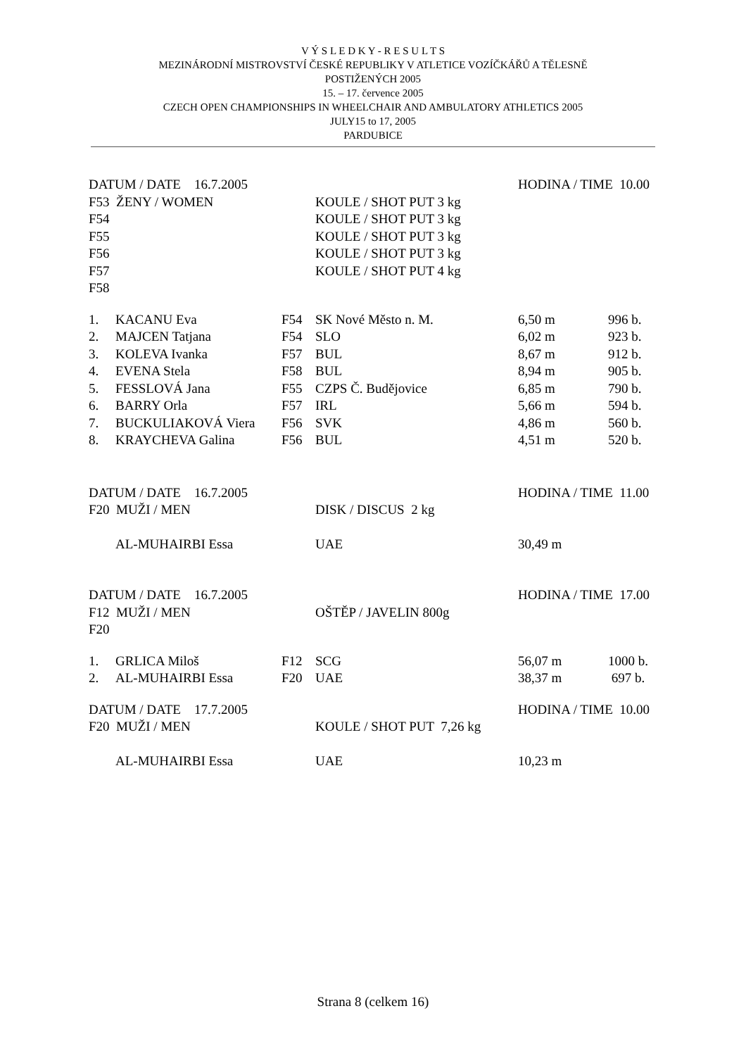V Ý S L E D K Y - R E S U L T S
MEZINÁRODNÍ MISTROVSTVÍ ČESKÉ REPUBLIKY V ATLETICE VOZÍČKÁŘŮ A TĚLESNĚ
POSTIŽENÝCH 2005
15. – 17. července 2005
CZECH OPEN CHAMPIONSHIPS IN WHEELCHAIR AND AMBULATORY ATHLETICS 2005
JULY15 to 17, 2005
PARDUBICE
| DATUM / DATE 16.7.2005 | | | | HODINA / TIME 10.00 | |
| F53 ŽENY / WOMEN | | | KOULE / SHOT PUT 3 kg | | |
| F54 | | | KOULE / SHOT PUT 3 kg | | |
| F55 | | | KOULE / SHOT PUT 3 kg | | |
| F56 | | | KOULE / SHOT PUT 3 kg | | |
| F57 | | | KOULE / SHOT PUT 4 kg | | |
| F58 | | | | | |
| 1. | KACANU Eva | F54 | SK Nové Město n. M. | 6,50 m | 996 b. |
| 2. | MAJCEN Tatjana | F54 | SLO | 6,02 m | 923 b. |
| 3. | KOLEVA Ivanka | F57 | BUL | 8,67 m | 912 b. |
| 4. | EVENA Stela | F58 | BUL | 8,94 m | 905 b. |
| 5. | FESSLOVÁ Jana | F55 | CZPS Č. Budějovice | 6,85 m | 790 b. |
| 6. | BARRY Orla | F57 | IRL | 5,66 m | 594 b. |
| 7. | BUCKULIAKOVÁ Viera | F56 | SVK | 4,86 m | 560 b. |
| 8. | KRAYCHEVA Galina | F56 | BUL | 4,51 m | 520 b. |
| DATUM / DATE 16.7.2005 | | | | HODINA / TIME 11.00 | |
| F20 MUŽI / MEN | | | DISK / DISCUS 2 kg | | |
| | AL-MUHAIRBI Essa | | UAE | 30,49 m | |
| DATUM / DATE 16.7.2005 | | | | HODINA / TIME 17.00 | |
| F12 MUŽI / MEN | | | OŠTĚP / JAVELIN 800g | | |
| F20 | | | | | |
| 1. | GRLICA Miloš | F12 | SCG | 56,07 m | 1000 b. |
| 2. | AL-MUHAIRBI Essa | F20 | UAE | 38,37 m | 697 b. |
| DATUM / DATE 17.7.2005 | | | | HODINA / TIME 10.00 | |
| F20 MUŽI / MEN | | | KOULE / SHOT PUT 7,26 kg | | |
| | AL-MUHAIRBI Essa | | UAE | 10,23 m | |
Strana 8 (celkem 16)